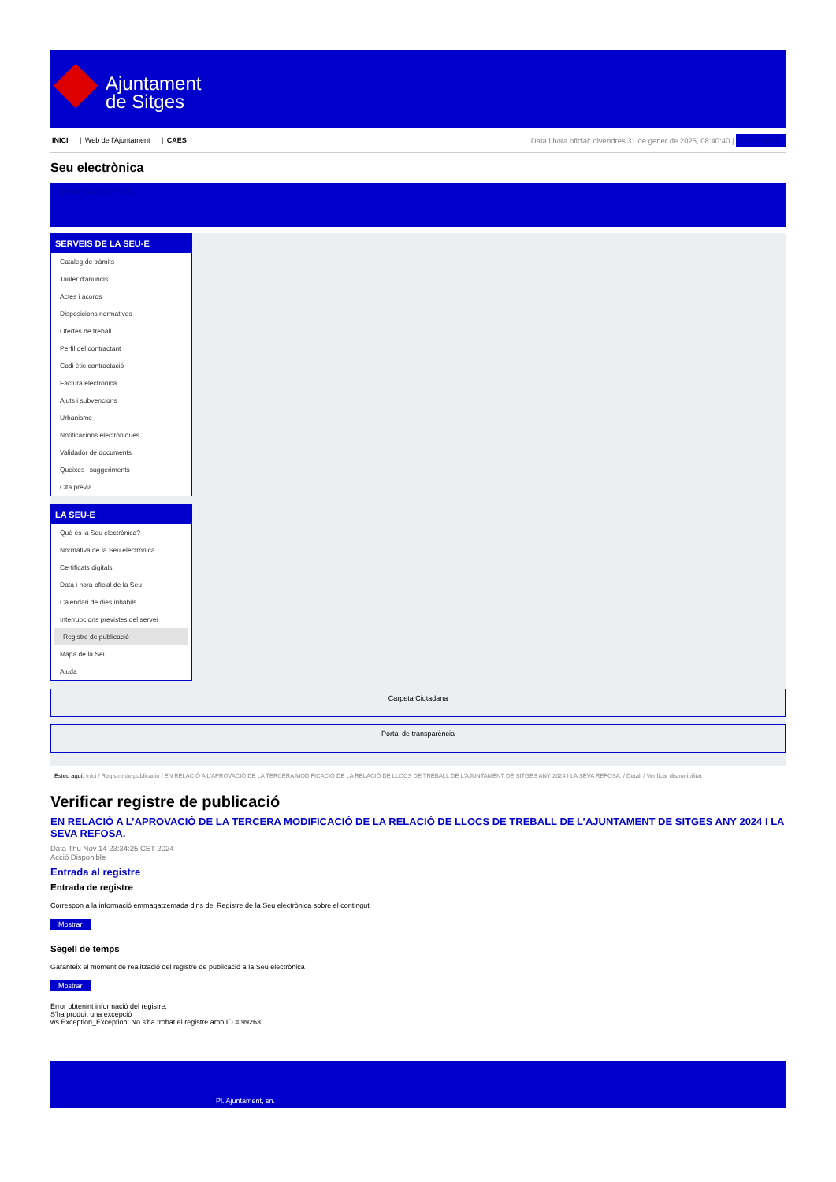Ajuntament
de Sitges
INICI | Web de l'Ajuntament | CAES
Data i hora oficial: divendres 31 de gener de 2025, 08:40:40 | Electrònica
Seu electrònica
Obtenir còpia autèntica
SERVEIS DE LA SEU-E
Catàleg de tràmits
Tauler d'anuncis
Actes i acords
Disposicions normatives
Ofertes de treball
Perfil del contractant
Codi ètic contractació
Factura electrònica
Ajuts i subvencions
Urbanisme
Notificacions electròniques
Validador de documents
Queixes i suggeriments
Cita prèvia
LA SEU-E
Què és la Seu electrònica?
Normativa de la Seu electrònica
Certificats digitals
Data i hora oficial de la Seu
Calendari de dies inhàbils
Interrupcions previstes del servei
Registre de publicació
Mapa de la Seu
Ajuda
Carpeta Ciutadana
Portal de transparència
Esteu aquí: Inici / Registre de publicació / EN RELACIÓ A L'APROVACIÓ DE LA TERCERA MODIFICACIÓ DE LA RELACIÓ DE LLOCS DE TREBALL DE L'AJUNTAMENT DE SITGES ANY 2024 I LA SEVA REFOSA. / Detall / Verificar disponibilitat
Verificar registre de publicació
EN RELACIÓ A L’APROVACIÓ DE LA TERCERA MODIFICACIÓ DE LA RELACIÓ DE LLOCS DE TREBALL DE L’AJUNTAMENT DE SITGES ANY 2024 I LA SEVA REFOSA.
Data Thu Nov 14 23:34:25 CET 2024
Acció Disponible
Entrada al registre
Entrada de registre
Correspon a la informació emmagatzemada dins del Registre de la Seu electrònica sobre el contingut
Mostrar
Segell de temps
Garanteix el moment de realització del registre de publicació a la Seu electrònica
Mostrar
Error obtenint informació del registre:
S'ha produit una excepció
ws.Exception_Exception: No s'ha trobat el registre amb ID = 99263
Pl. Ajuntament, sn.